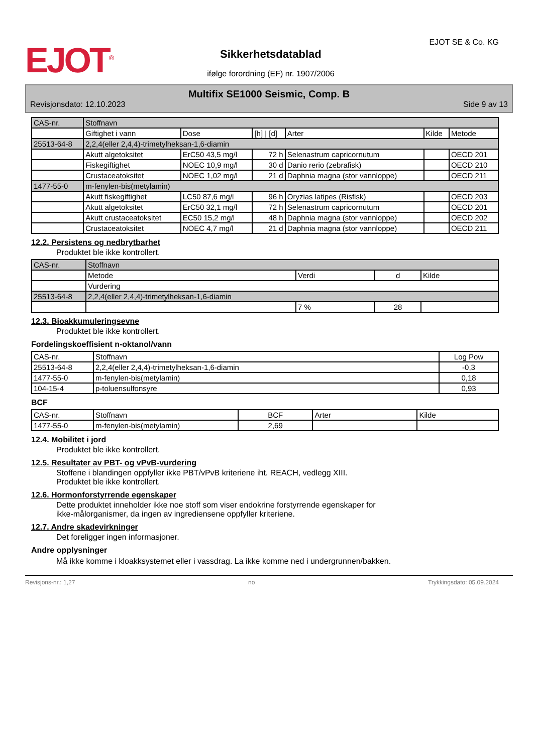EJOT<sup>®</sup>
Sikkerhetsdatablad
ifølge forordning (EF) nr. 1907/2006
EJOT SE & Co. KG
Multifix SE1000 Seismic, Comp. B
Revisjonsdato: 12.10.2023 Side 9 av 13
| CAS-nr. | Stoffnavn | | | | | |
| --- | --- | --- | --- | --- | --- | --- |
| | Giftighet i vann | Dose | [h] / [d] | Arter | Kilde | Metode |
| 25513-64-8 | 2,2,4(eller 2,4,4)-trimetylheksan-1,6-diamin | | | | | |
| | Akutt algetoksitet | ErC50 43,5 mg/l | 72 h | Selenastrum capricornutum | | OECD 201 |
| | Fiskegiftighet | NOEC 10,9 mg/l | 30 d | Danio rerio (zebrafisk) | | OECD 210 |
| | Crustaceatoksitet | NOEC 1,02 mg/l | 21 d | Daphnia magna (stor vannloppe) | | OECD 211 |
| 1477-55-0 | m-fenylen-bis(metylamin) | | | | | |
| | Akutt fiskegiftighet | LC50 87,6 mg/l | 96 h | Oryzias latipes (Risfisk) | | OECD 203 |
| | Akutt algetoksitet | ErC50 32,1 mg/l | 72 h | Selenastrum capricornutum | | OECD 201 |
| | Akutt crustaceatoksitet | EC50 15,2 mg/l | 48 h | Daphnia magna (stor vannloppe) | | OECD 202 |
| | Crustaceatoksitet | NOEC 4,7 mg/l | 21 d | Daphnia magna (stor vannloppe) | | OECD 211 |
12.2. Persistens og nedbrytbarhet
Produktet ble ikke kontrollert.
| CAS-nr. | Stoffnavn | | | |
| --- | --- | --- | --- | --- |
| | Metode | Verdi | d | Kilde |
| | Vurdering | | | |
| 25513-64-8 | 2,2,4(eller 2,4,4)-trimetylheksan-1,6-diamin | | | |
| | | 7 % | 28 | |
12.3. Bioakkumuleringsevne
Produktet ble ikke kontrollert.
Fordelingskoeffisient n-oktanol/vann
| CAS-nr. | Stoffnavn | Log Pow |
| --- | --- | --- |
| 25513-64-8 | 2,2,4(eller 2,4,4)-trimetylheksan-1,6-diamin | -0,3 |
| 1477-55-0 | m-fenylen-bis(metylamin) | 0,18 |
| 104-15-4 | p-toluensulfonsyre | 0,93 |
BCF
| CAS-nr. | Stoffnavn | BCF | Arter | Kilde |
| --- | --- | --- | --- | --- |
| 1477-55-0 | m-fenylen-bis(metylamin) | 2,69 | | |
12.4. Mobilitet i jord
Produktet ble ikke kontrollert.
12.5. Resultater av PBT- og vPvB-vurdering
Stoffene i blandingen oppfyller ikke PBT/vPvB kriteriene iht. REACH, vedlegg XIII.
Produktet ble ikke kontrollert.
12.6. Hormonforstyrrende egenskaper
Dette produktet inneholder ikke noe stoff som viser endokrine forstyrrende egenskaper for
ikke-målorganismer, da ingen av ingrediensene oppfyller kriteriene.
12.7. Andre skadevirkninger
Det foreligger ingen informasjoner.
Andre opplysninger
Må ikke komme i kloakksystemet eller i vassdrag. La ikke komme ned i undergrunnen/bakken.
Revisjons-nr.: 1,27 no Trykkingsdato: 05.09.2024